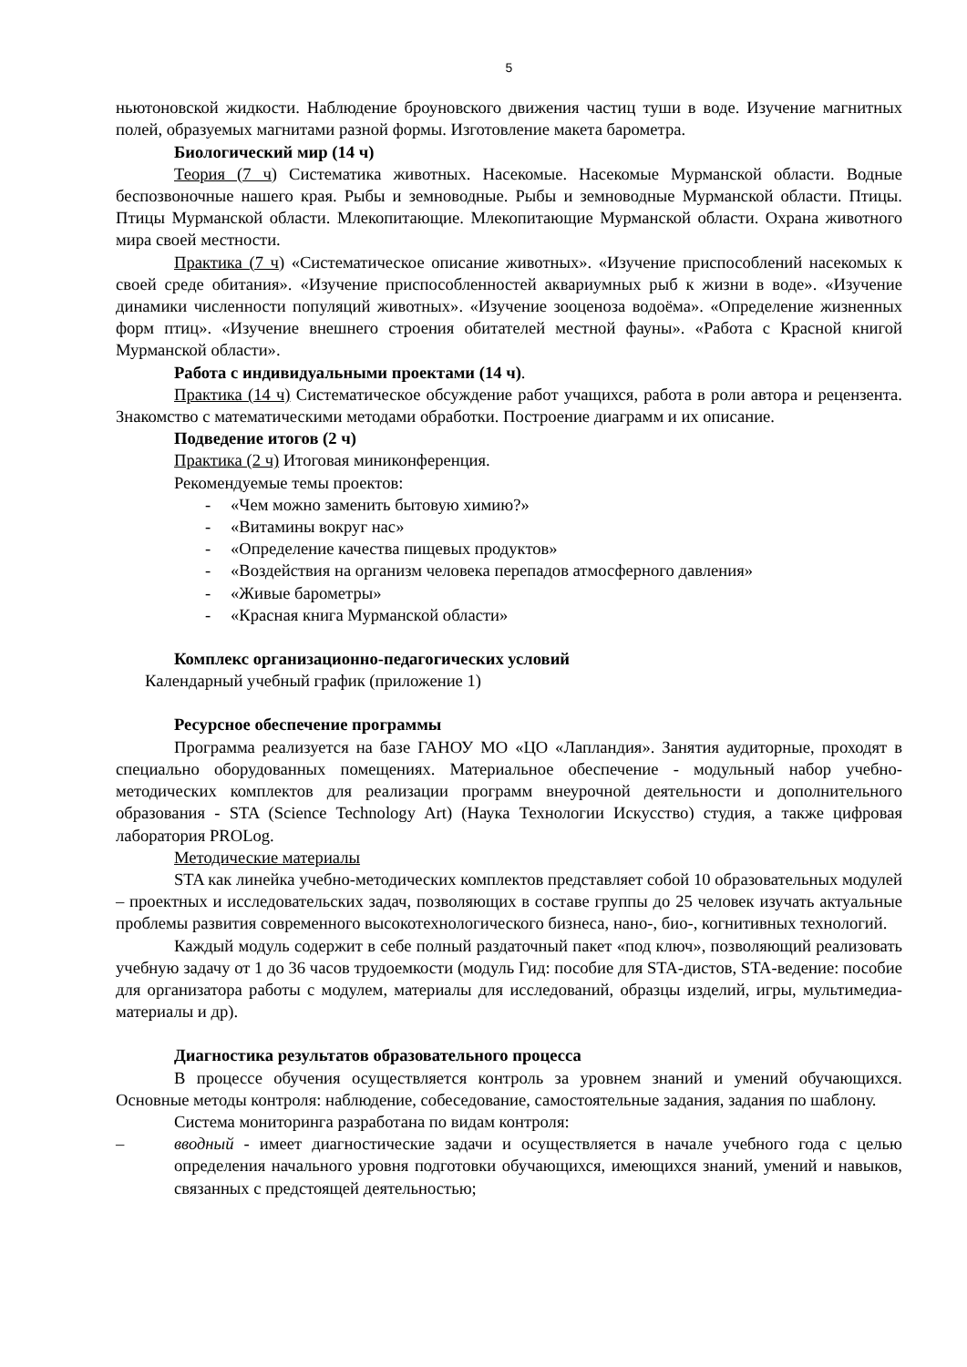5
ньютоновской жидкости. Наблюдение броуновского движения частиц туши в воде. Изучение магнитных полей, образуемых магнитами разной формы. Изготовление макета барометра.
Биологический мир (14 ч)
Теория (7 ч) Систематика животных. Насекомые. Насекомые Мурманской области. Водные беспозвоночные нашего края. Рыбы и земноводные. Рыбы и земноводные Мурманской области. Птицы. Птицы Мурманской области. Млекопитающие. Млекопитающие Мурманской области. Охрана животного мира своей местности.
Практика (7 ч) «Систематическое описание животных». «Изучение приспособлений насекомых к своей среде обитания». «Изучение приспособленностей аквариумных рыб к жизни в воде». «Изучение динамики численности популяций животных». «Изучение зооценоза водоёма». «Определение жизненных форм птиц». «Изучение внешнего строения обитателей местной фауны». «Работа с Красной книгой Мурманской области».
Работа с индивидуальными проектами (14 ч).
Практика (14 ч) Систематическое обсуждение работ учащихся, работа в роли автора и рецензента. Знакомство с математическими методами обработки. Построение диаграмм и их описание.
Подведение итогов (2 ч)
Практика (2 ч) Итоговая миниконференция.
Рекомендуемые темы проектов:
- «Чем можно заменить бытовую химию?»
- «Витамины вокруг нас»
- «Определение качества пищевых продуктов»
- «Воздействия на организм человека перепадов атмосферного давления»
- «Живые барометры»
- «Красная книга Мурманской области»
Комплекс организационно-педагогических условий
Календарный учебный график (приложение 1)
Ресурсное обеспечение программы
Программа реализуется на базе ГАНОУ МО «ЦО «Лапландия». Занятия аудиторные, проходят в специально оборудованных помещениях. Материальное обеспечение - модульный набор учебно-методических комплектов для реализации программ внеурочной деятельности и дополнительного образования - STA (Science Technology Art) (Наука Технологии Искусство) студия, а также цифровая лаборатория PROLog.
Методические материалы
STA как линейка учебно-методических комплектов представляет собой 10 образовательных модулей – проектных и исследовательских задач, позволяющих в составе группы до 25 человек изучать актуальные проблемы развития современного высокотехнологического бизнеса, нано-, био-, когнитивных технологий.
Каждый модуль содержит в себе полный раздаточный пакет «под ключ», позволяющий реализовать учебную задачу от 1 до 36 часов трудоемкости (модуль Гид: пособие для STA-дистов, STA-ведение: пособие для организатора работы с модулем, материалы для исследований, образцы изделий, игры, мультимедиа- материалы и др).
Диагностика результатов образовательного процесса
В процессе обучения осуществляется контроль за уровнем знаний и умений обучающихся. Основные методы контроля: наблюдение, собеседование, самостоятельные задания, задания по шаблону.
Система мониторинга разработана по видам контроля:
– вводный - имеет диагностические задачи и осуществляется в начале учебного года с целью определения начального уровня подготовки обучающихся, имеющихся знаний, умений и навыков, связанных с предстоящей деятельностью;